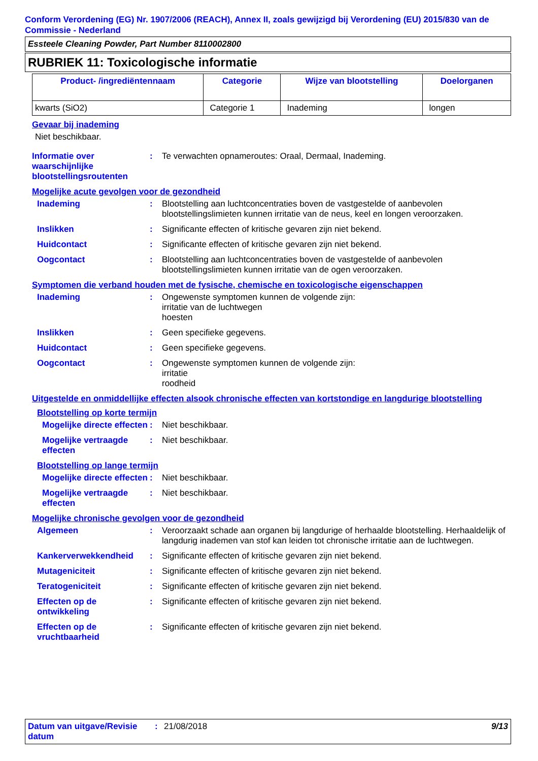Conform Verordening (EG) Nr. 1907/2006 (REACH), Annex II, zoals gewijzigd bij Verordening (EU) 2015/830 van de Commissie - Nederland
Essteele Cleaning Powder, Part Number 8110002800
RUBRIEK 11: Toxicologische informatie
| Product- /ingrediëntennaam | Categorie | Wijze van blootstelling | Doelorganen |
| --- | --- | --- | --- |
| kwarts (SiO2) | Categorie 1 | Inademing | longen |
Gevaar bij inademing
Niet beschikbaar.
Informatie over waarschijnlijke blootstellingsroutenten
:
Te verwachten opnameroutes: Oraal, Dermaal, Inademing.
Mogelijke acute gevolgen voor de gezondheid
Inademing :
Blootstelling aan luchtconcentraties boven de vastgestelde of aanbevolen blootstellingslimieten kunnen irritatie van de neus, keel en longen veroorzaken.
Inslikken :
Significante effecten of kritische gevaren zijn niet bekend.
Huidcontact :
Significante effecten of kritische gevaren zijn niet bekend.
Oogcontact :
Blootstelling aan luchtconcentraties boven de vastgestelde of aanbevolen blootstellingslimieten kunnen irritatie van de ogen veroorzaken.
Symptomen die verband houden met de fysische, chemische en toxicologische eigenschappen
Inademing :
Ongewenste symptomen kunnen de volgende zijn:
irritatie van de luchtwegen
hoesten
Inslikken :
Geen specifieke gegevens.
Huidcontact :
Geen specifieke gegevens.
Oogcontact :
Ongewenste symptomen kunnen de volgende zijn:
irritatie
roodheid
Uitgestelde en onmiddellijke effecten alsook chronische effecten van kortstondige en langdurige blootstelling
Blootstelling op korte termijn
Mogelijke directe effecten
:
Niet beschikbaar.
Mogelijke vertraagde effecten
:
Niet beschikbaar.
Blootstelling op lange termijn
Mogelijke directe effecten
:
Niet beschikbaar.
Mogelijke vertraagde effecten
:
Niet beschikbaar.
Mogelijke chronische gevolgen voor de gezondheid
Algemeen :
Veroorzaakt schade aan organen bij langdurige of herhaalde blootstelling. Herhaaldelijk of langdurig inademen van stof kan leiden tot chronische irritatie aan de luchtwegen.
Kankerverwekkendheid :
Significante effecten of kritische gevaren zijn niet bekend.
Mutageniciteit :
Significante effecten of kritische gevaren zijn niet bekend.
Teratogeniciteit :
Significante effecten of kritische gevaren zijn niet bekend.
Effecten op de ontwikkeling
:
Significante effecten of kritische gevaren zijn niet bekend.
Effecten op de vruchtbaarheid
:
Significante effecten of kritische gevaren zijn niet bekend.
Datum van uitgave/Revisie datum
: 21/08/2018 9/13